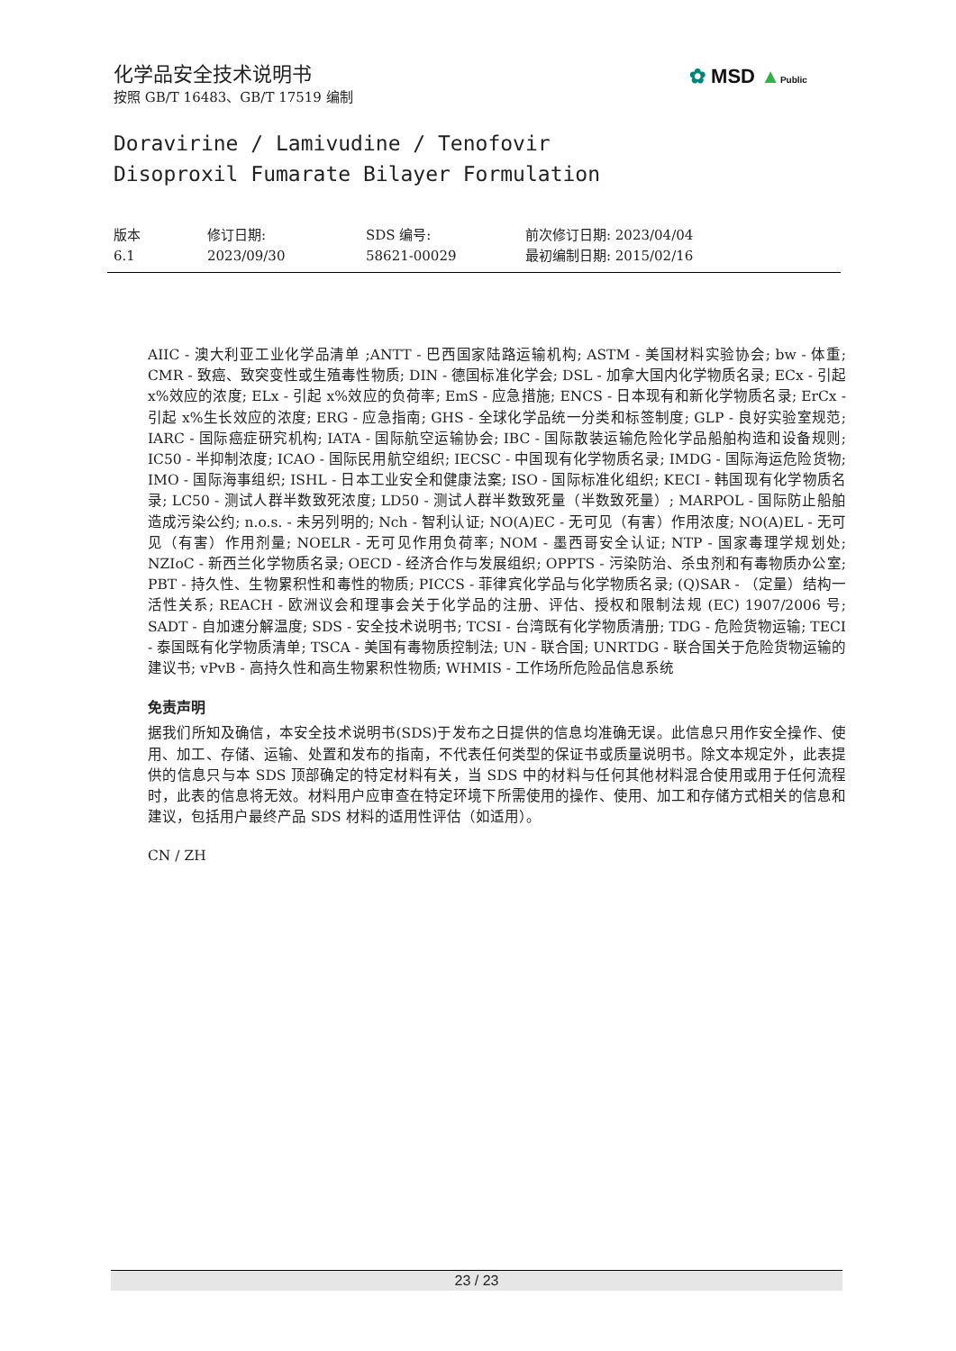化学品安全技术说明书
按照 GB/T 16483、GB/T 17519 编制
✿ MSD ▲Public
Doravirine / Lamivudine / Tenofovir
Disoproxil Fumarate Bilayer Formulation
版本
6.1
修订日期:
2023/09/30
SDS 编号:
58621-00029
前次修订日期: 2023/04/04
最初编制日期: 2015/02/16
AIIC - 澳大利亚工业化学品清单 ;ANTT - 巴西国家陆路运输机构; ASTM - 美国材料实验协会; bw - 体重; CMR - 致癌、致突变性或生殖毒性物质; DIN - 德国标准化学会; DSL - 加拿大国内化学物质名录; ECx - 引起 x%效应的浓度; ELx - 引起 x%效应的负荷率; EmS - 应急措施; ENCS - 日本现有和新化学物质名录; ErCx - 引起 x%生长效应的浓度; ERG - 应急指南; GHS - 全球化学品统一分类和标签制度; GLP - 良好实验室规范; IARC - 国际癌症研究机构; IATA - 国际航空运输协会; IBC - 国际散装运输危险化学品船舶构造和设备规则; IC50 - 半抑制浓度; ICAO - 国际民用航空组织; IECSC - 中国现有化学物质名录; IMDG - 国际海运危险货物; IMO - 国际海事组织; ISHL - 日本工业安全和健康法案; ISO - 国际标准化组织; KECI - 韩国现有化学物质名录; LC50 - 测试人群半数致死浓度; LD50 - 测试人群半数致死量（半数致死量）; MARPOL - 国际防止船舶造成污染公约; n.o.s. - 未另列明的; Nch - 智利认证; NO(A)EC - 无可见（有害）作用浓度; NO(A)EL - 无可见（有害）作用剂量; NOELR - 无可见作用负荷率; NOM - 墨西哥安全认证; NTP - 国家毒理学规划处; NZIoC - 新西兰化学物质名录; OECD - 经济合作与发展组织; OPPTS - 污染防治、杀虫剂和有毒物质办公室; PBT - 持久性、生物累积性和毒性的物质; PICCS - 菲律宾化学品与化学物质名录; (Q)SAR - （定量）结构一活性关系; REACH - 欧洲议会和理事会关于化学品的注册、评估、授权和限制法规 (EC) 1907/2006 号; SADT - 自加速分解温度; SDS - 安全技术说明书; TCSI - 台湾既有化学物质清册; TDG - 危险货物运输; TECI - 泰国既有化学物质清单; TSCA - 美国有毒物质控制法; UN - 联合国; UNRTDG - 联合国关于危险货物运输的建议书; vPvB - 高持久性和高生物累积性物质; WHMIS - 工作场所危险品信息系统
免责声明
据我们所知及确信，本安全技术说明书(SDS)于发布之日提供的信息均准确无误。此信息只用作安全操作、使用、加工、存储、运输、处置和发布的指南，不代表任何类型的保证书或质量说明书。除文本规定外，此表提供的信息只与本 SDS 顶部确定的特定材料有关，当 SDS 中的材料与任何其他材料混合使用或用于任何流程时，此表的信息将无效。材料用户应审查在特定环境下所需使用的操作、使用、加工和存储方式相关的信息和建议，包括用户最终产品 SDS 材料的适用性评估（如适用）。
CN / ZH
23 / 23